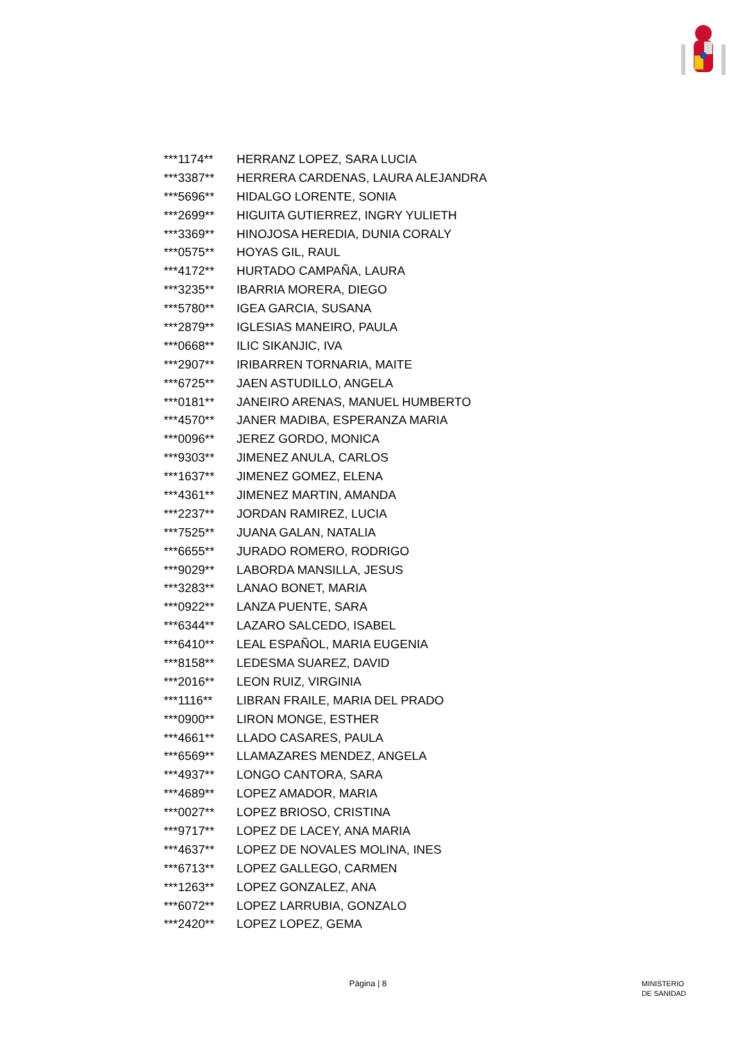| ***1174** | HERRANZ LOPEZ, SARA LUCIA |
| ***3387** | HERRERA CARDENAS, LAURA ALEJANDRA |
| ***5696** | HIDALGO LORENTE, SONIA |
| ***2699** | HIGUITA GUTIERREZ, INGRY YULIETH |
| ***3369** | HINOJOSA HEREDIA, DUNIA CORALY |
| ***0575** | HOYAS GIL, RAUL |
| ***4172** | HURTADO CAMPAÑA, LAURA |
| ***3235** | IBARRIA MORERA, DIEGO |
| ***5780** | IGEA GARCIA, SUSANA |
| ***2879** | IGLESIAS MANEIRO, PAULA |
| ***0668** | ILIC SIKANJIC, IVA |
| ***2907** | IRIBARREN TORNARIA, MAITE |
| ***6725** | JAEN ASTUDILLO, ANGELA |
| ***0181** | JANEIRO ARENAS, MANUEL HUMBERTO |
| ***4570** | JANER MADIBA, ESPERANZA MARIA |
| ***0096** | JEREZ GORDO, MONICA |
| ***9303** | JIMENEZ ANULA, CARLOS |
| ***1637** | JIMENEZ GOMEZ, ELENA |
| ***4361** | JIMENEZ MARTIN, AMANDA |
| ***2237** | JORDAN RAMIREZ, LUCIA |
| ***7525** | JUANA GALAN, NATALIA |
| ***6655** | JURADO ROMERO, RODRIGO |
| ***9029** | LABORDA MANSILLA, JESUS |
| ***3283** | LANAO BONET, MARIA |
| ***0922** | LANZA PUENTE, SARA |
| ***6344** | LAZARO SALCEDO, ISABEL |
| ***6410** | LEAL ESPAÑOL, MARIA EUGENIA |
| ***8158** | LEDESMA SUAREZ, DAVID |
| ***2016** | LEON RUIZ, VIRGINIA |
| ***1116** | LIBRAN FRAILE, MARIA DEL PRADO |
| ***0900** | LIRON MONGE, ESTHER |
| ***4661** | LLADO CASARES, PAULA |
| ***6569** | LLAMAZARES MENDEZ, ANGELA |
| ***4937** | LONGO CANTORA, SARA |
| ***4689** | LOPEZ AMADOR, MARIA |
| ***0027** | LOPEZ BRIOSO, CRISTINA |
| ***9717** | LOPEZ DE LACEY, ANA MARIA |
| ***4637** | LOPEZ DE NOVALES MOLINA, INES |
| ***6713** | LOPEZ GALLEGO, CARMEN |
| ***1263** | LOPEZ GONZALEZ, ANA |
| ***6072** | LOPEZ LARRUBIA, GONZALO |
| ***2420** | LOPEZ LOPEZ, GEMA |
Página | 8
MINISTERIO
DE SANIDAD